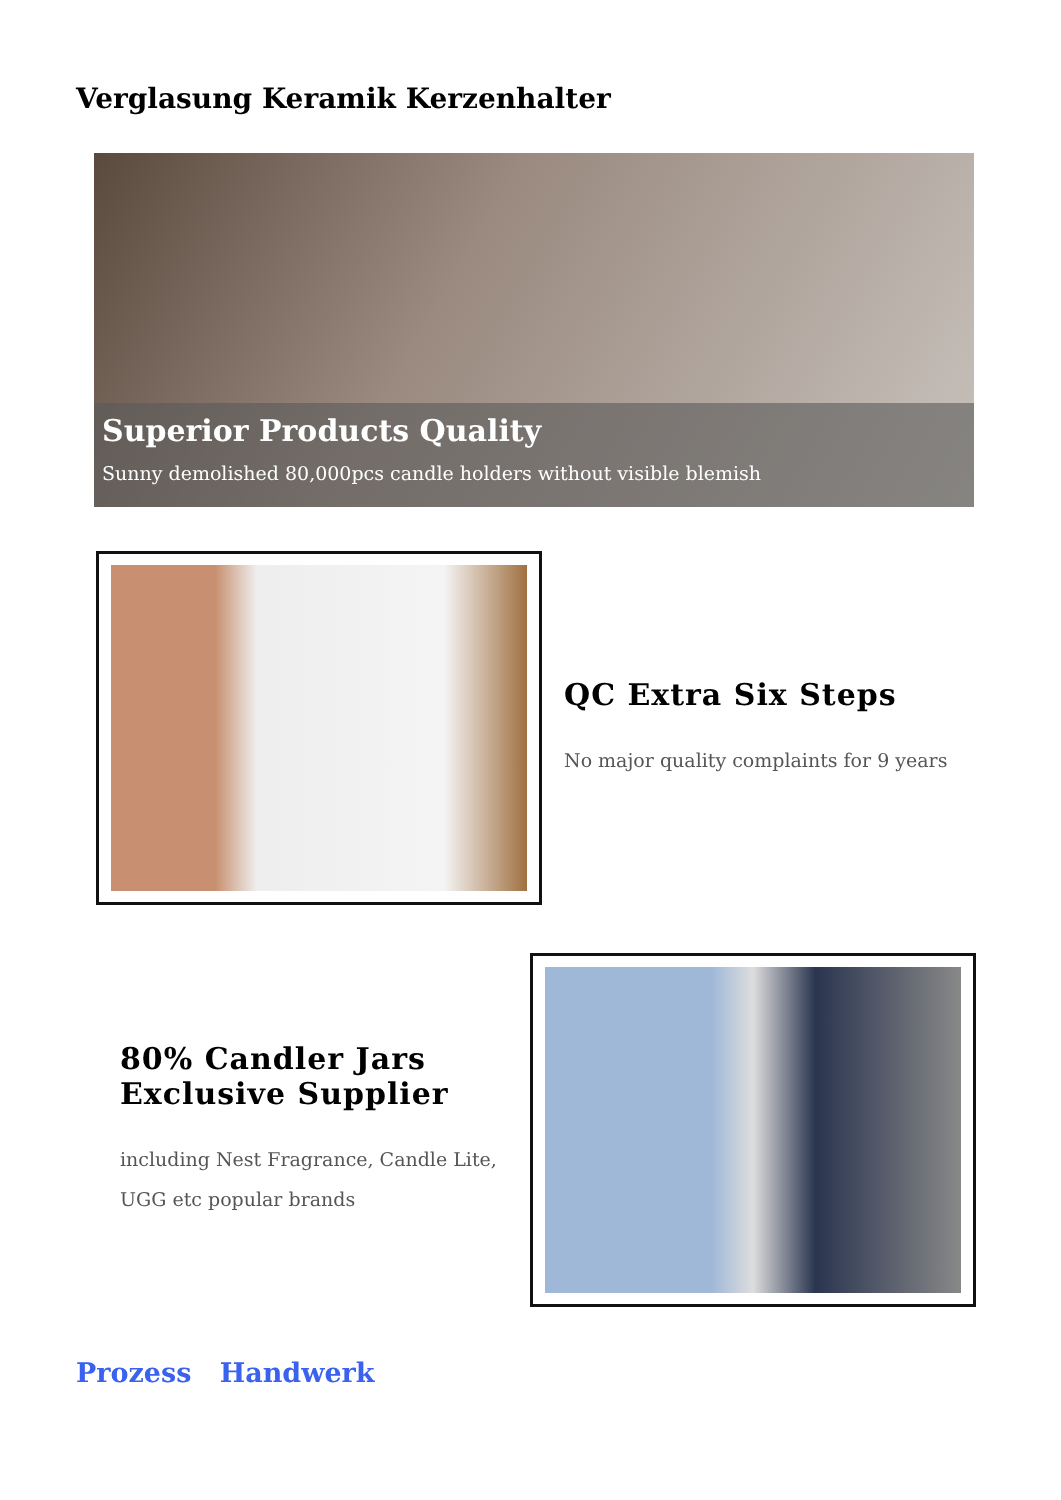Verglasung Keramik Kerzenhalter
Superior Products Quality
Sunny demolished 80,000pcs candle holders without visible blemish
QC Extra Six Steps
No major quality complaints for 9 years
80% Candler Jars
Exclusive Supplier
including Nest Fragrance, Candle Lite, UGG etc popular brands
Prozess Handwerk